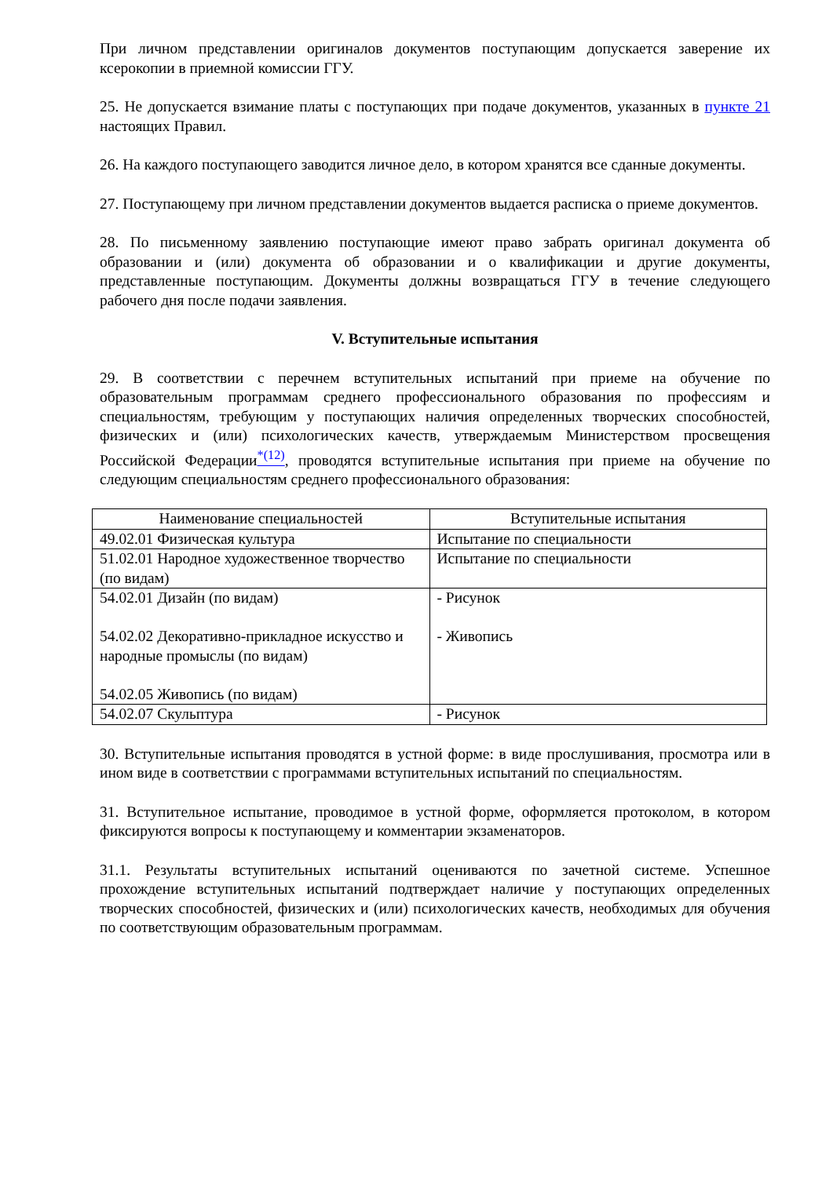При личном представлении оригиналов документов поступающим допускается заверение их ксерокопии в приемной комиссии ГГУ.
25. Не допускается взимание платы с поступающих при подаче документов, указанных в пункте 21 настоящих Правил.
26. На каждого поступающего заводится личное дело, в котором хранятся все сданные документы.
27. Поступающему при личном представлении документов выдается расписка о приеме документов.
28. По письменному заявлению поступающие имеют право забрать оригинал документа об образовании и (или) документа об образовании и о квалификации и другие документы, представленные поступающим. Документы должны возвращаться ГГУ в течение следующего рабочего дня после подачи заявления.
V. Вступительные испытания
29. В соответствии с перечнем вступительных испытаний при приеме на обучение по образовательным программам среднего профессионального образования по профессиям и специальностям, требующим у поступающих наличия определенных творческих способностей, физических и (или) психологических качеств, утверждаемым Министерством просвещения Российской Федерации<sup>*(12)</sup>, проводятся вступительные испытания при приеме на обучение по следующим специальностям среднего профессионального образования:
| Наименование специальностей | Вступительные испытания |
| --- | --- |
| 49.02.01 Физическая культура | Испытание по специальности |
| 51.02.01 Народное художественное творчество (по видам) | Испытание по специальности |
| 54.02.01 Дизайн (по видам) 54.02.02 Декоративно-прикладное искусство и народные промыслы (по видам) 54.02.05 Живопись (по видам) | - Рисунок - Живопись |
| 54.02.07 Скульптура | - Рисунок |
30. Вступительные испытания проводятся в устной форме: в виде прослушивания, просмотра или в ином виде в соответствии с программами вступительных испытаний по специальностям.
31. Вступительное испытание, проводимое в устной форме, оформляется протоколом, в котором фиксируются вопросы к поступающему и комментарии экзаменаторов.
31.1. Результаты вступительных испытаний оцениваются по зачетной системе. Успешное прохождение вступительных испытаний подтверждает наличие у поступающих определенных творческих способностей, физических и (или) психологических качеств, необходимых для обучения по соответствующим образовательным программам.